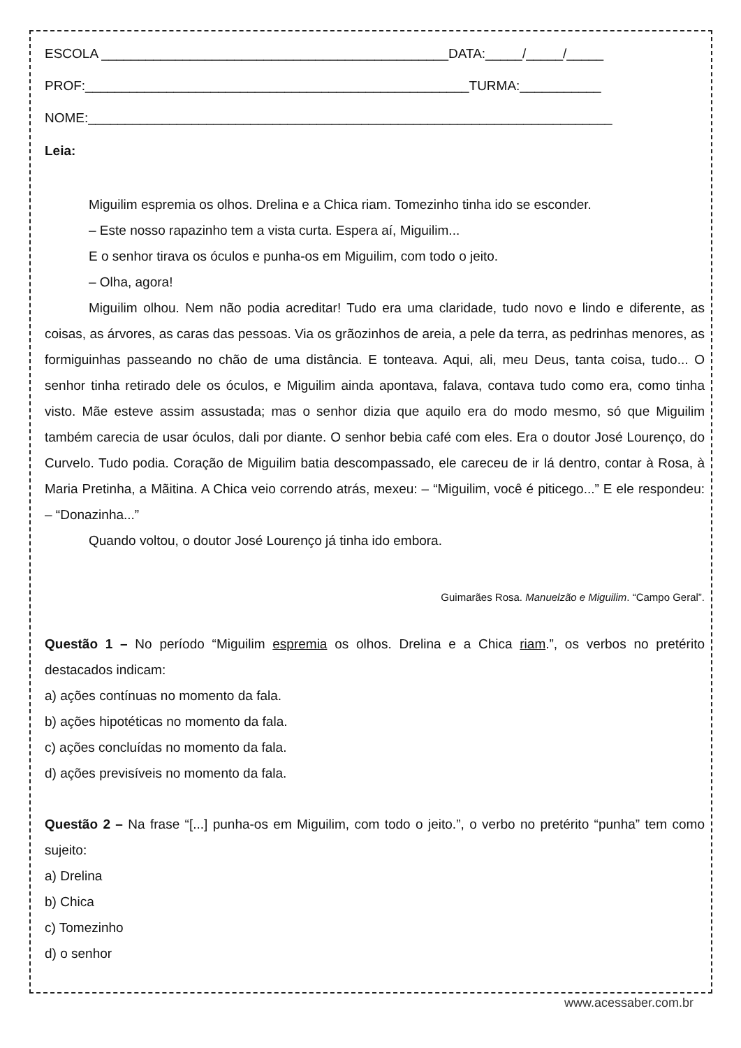ESCOLA _______________________________________________DATA:_____/_____/_____
PROF:____________________________________________________TURMA:___________
NOME:_______________________________________________________________________
Leia:
Miguilim espremia os olhos. Drelina e a Chica riam. Tomezinho tinha ido se esconder.
– Este nosso rapazinho tem a vista curta. Espera aí, Miguilim...
E o senhor tirava os óculos e punha-os em Miguilim, com todo o jeito.
– Olha, agora!
Miguilim olhou. Nem não podia acreditar! Tudo era uma claridade, tudo novo e lindo e diferente, as coisas, as árvores, as caras das pessoas. Via os grãozinhos de areia, a pele da terra, as pedrinhas menores, as formiguinhas passeando no chão de uma distância. E tonteava. Aqui, ali, meu Deus, tanta coisa, tudo... O senhor tinha retirado dele os óculos, e Miguilim ainda apontava, falava, contava tudo como era, como tinha visto. Mãe esteve assim assustada; mas o senhor dizia que aquilo era do modo mesmo, só que Miguilim também carecia de usar óculos, dali por diante. O senhor bebia café com eles. Era o doutor José Lourenço, do Curvelo. Tudo podia. Coração de Miguilim batia descompassado, ele careceu de ir lá dentro, contar à Rosa, à Maria Pretinha, a Mãitina. A Chica veio correndo atrás, mexeu: – “Miguilim, você é piticego...” E ele respondeu: – “Donazinha...”
Quando voltou, o doutor José Lourenço já tinha ido embora.
Guimarães Rosa. Manuelzão e Miguilim. “Campo Geral”.
Questão 1 – No período “Miguilim espremia os olhos. Drelina e a Chica riam.”, os verbos no pretérito destacados indicam:
a) ações contínuas no momento da fala.
b) ações hipotéticas no momento da fala.
c) ações concluídas no momento da fala.
d) ações previsíveis no momento da fala.
Questão 2 – Na frase “[...] punha-os em Miguilim, com todo o jeito.”, o verbo no pretérito “punha” tem como sujeito:
a) Drelina
b) Chica
c) Tomezinho
d) o senhor
www.acessaber.com.br